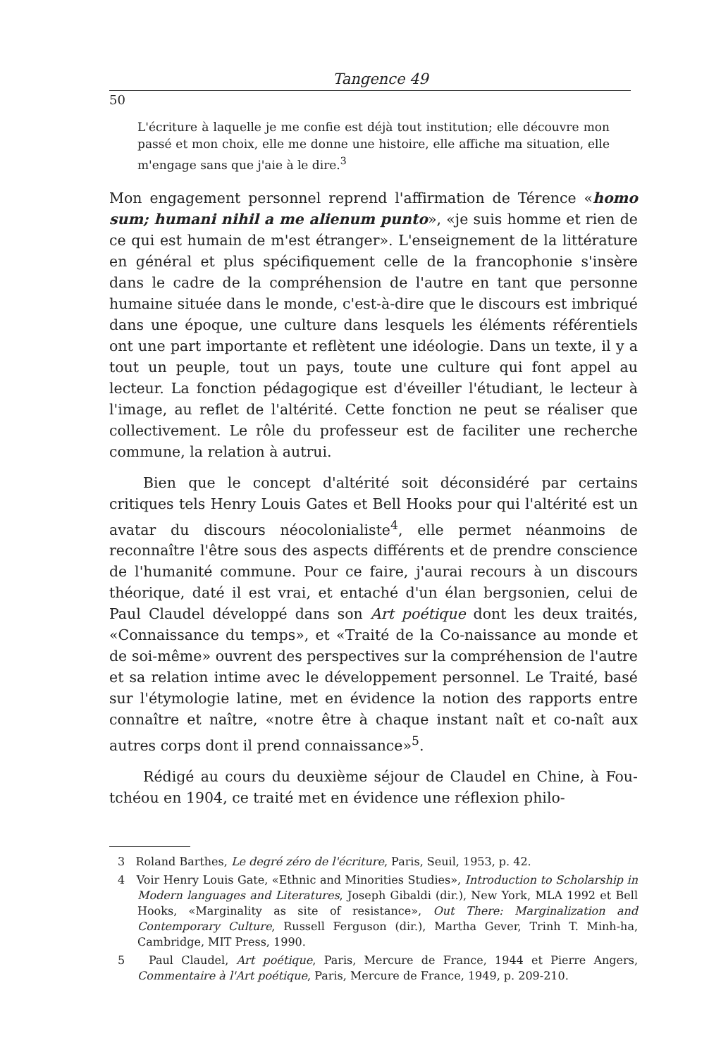Tangence 49
50
L'écriture à laquelle je me confie est déjà tout institution; elle découvre mon passé et mon choix, elle me donne une histoire, elle affiche ma situation, elle m'engage sans que j'aie à le dire.<sup>3</sup>
Mon engagement personnel reprend l'affirmation de Térence «homo sum; humani nihil a me alienum punto», «je suis homme et rien de ce qui est humain de m'est étranger». L'enseignement de la littérature en général et plus spécifiquement celle de la francophonie s'insère dans le cadre de la compréhension de l'autre en tant que personne humaine située dans le monde, c'est-à-dire que le discours est imbriqué dans une époque, une culture dans lesquels les éléments référentiels ont une part importante et reflètent une idéologie. Dans un texte, il y a tout un peuple, tout un pays, toute une culture qui font appel au lecteur. La fonction pédagogique est d'éveiller l'étudiant, le lecteur à l'image, au reflet de l'altérité. Cette fonction ne peut se réaliser que collectivement. Le rôle du professeur est de faciliter une recherche commune, la relation à autrui.
Bien que le concept d'altérité soit déconsidéré par certains critiques tels Henry Louis Gates et Bell Hooks pour qui l'altérité est un avatar du discours néocolonialiste<sup>4</sup>, elle permet néanmoins de reconnaître l'être sous des aspects différents et de prendre conscience de l'humanité commune. Pour ce faire, j'aurai recours à un discours théorique, daté il est vrai, et entaché d'un élan bergsonien, celui de Paul Claudel développé dans son Art poétique dont les deux traités, «Connaissance du temps», et «Traité de la Co-naissance au monde et de soi-même» ouvrent des perspectives sur la compréhension de l'autre et sa relation intime avec le développement personnel. Le Traité, basé sur l'étymologie latine, met en évidence la notion des rapports entre connaître et naître, «notre être à chaque instant naît et co-naît aux autres corps dont il prend connaissance»<sup>5</sup>.
Rédigé au cours du deuxième séjour de Claudel en Chine, à Fou-tchéou en 1904, ce traité met en évidence une réflexion philo-
3 Roland Barthes, Le degré zéro de l'écriture, Paris, Seuil, 1953, p. 42.
4 Voir Henry Louis Gate, «Ethnic and Minorities Studies», Introduction to Scholarship in Modern languages and Literatures, Joseph Gibaldi (dir.), New York, MLA 1992 et Bell Hooks, «Marginality as site of resistance», Out There: Marginalization and Contemporary Culture, Russell Ferguson (dir.), Martha Gever, Trinh T. Minh-ha, Cambridge, MIT Press, 1990.
5 Paul Claudel, Art poétique, Paris, Mercure de France, 1944 et Pierre Angers, Commentaire à l'Art poétique, Paris, Mercure de France, 1949, p. 209-210.